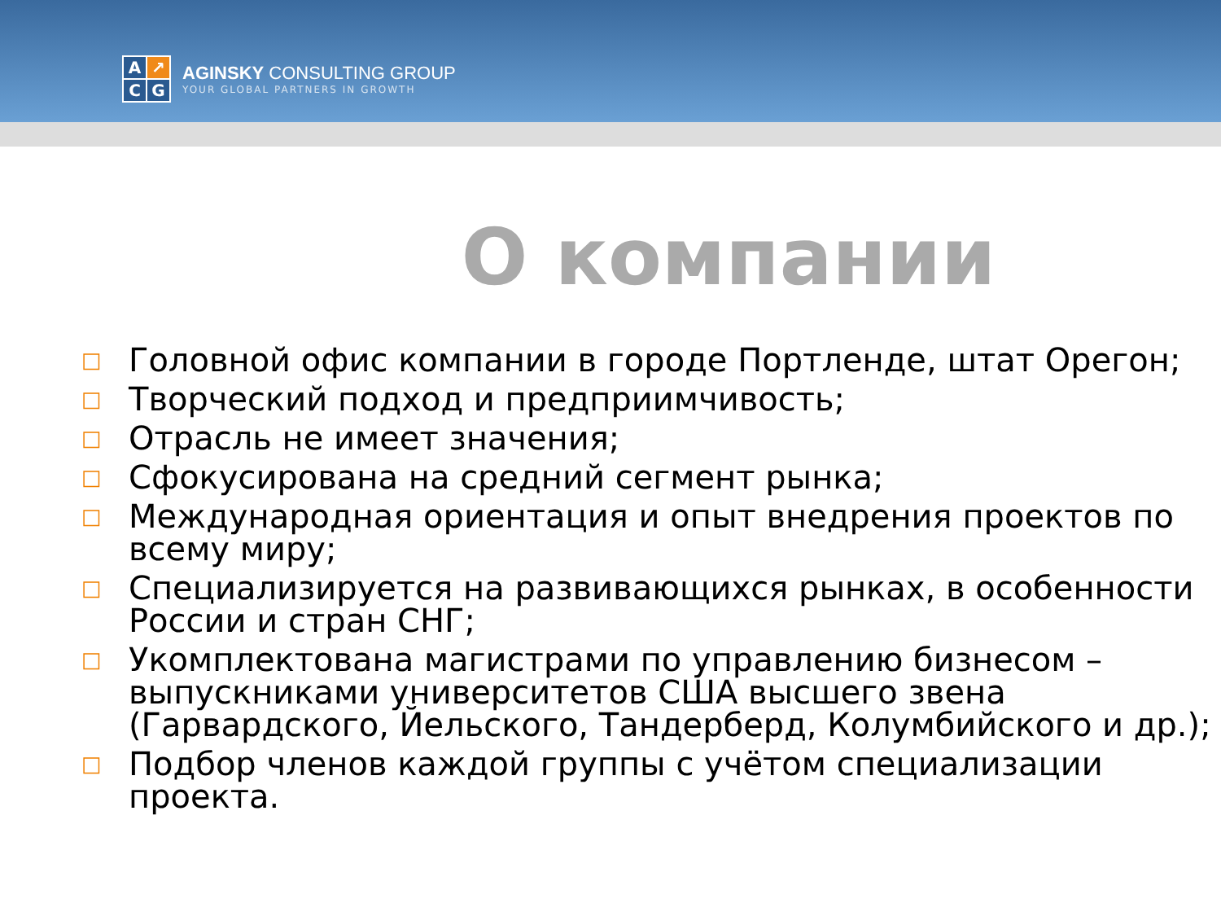A ↗ CG
AGINSKY CONSULTING GROUP
YOUR GLOBAL PARTNERS IN GROWTH
О компании
□ Головной офис компании в городе Портленде, штат Орегон;
□ Творческий подход и предприимчивость;
□ Отрасль не имеет значения;
□ Сфокусирована на средний сегмент рынка;
□ Международная ориентация и опыт внедрения проектов по всему миру;
□ Специализируется на развивающихся рынках, в особенности России и стран СНГ;
□ Укомплектована магистрами по управлению бизнесом – выпускниками университетов США высшего звена (Гарвардского, Йельского, Тандерберд, Колумбийского и др.);
□ Подбор членов каждой группы с учётом специализации проекта.